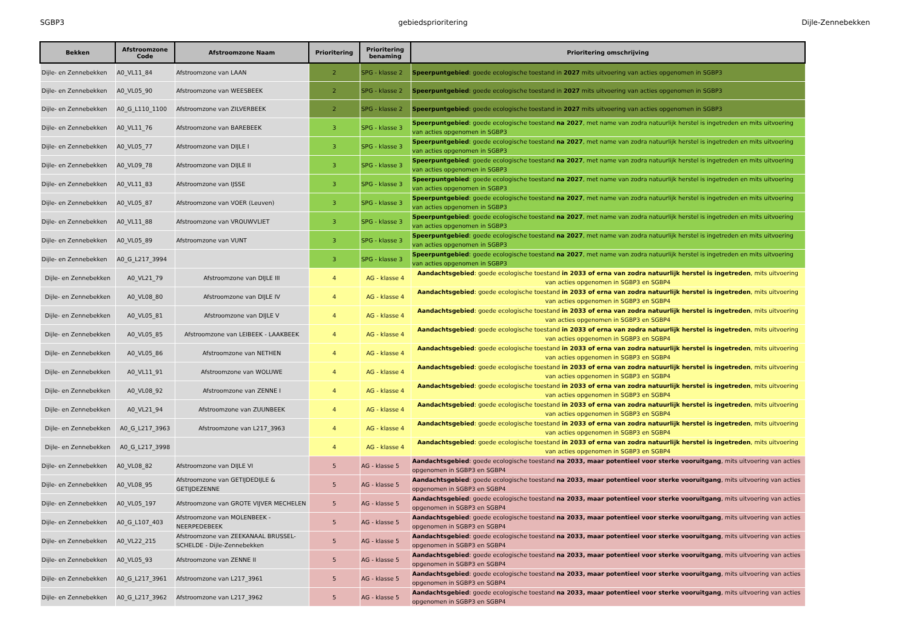SGBP3 gebiedsprioritering Dijle-Zennebekken
| Bekken | Afstroomzone Code | Afstroomzone Naam | Prioritering | Prioritering benaming | Prioritering omschrijving |
| --- | --- | --- | --- | --- | --- |
| Dijle- en Zennebekken | A0_VL11_84 | Afstroomzone van LAAN | 2 | SPG - klasse 2 | Speerpuntgebied : goede ecologische toestand in 2027 mits uitvoering van acties opgenomen in SGBP3 |
| Dijle- en Zennebekken | A0_VL05_90 | Afstroomzone van WEESBEEK | 2 | SPG - klasse 2 | Speerpuntgebied : goede ecologische toestand in 2027 mits uitvoering van acties opgenomen in SGBP3 |
| Dijle- en Zennebekken | A0_G_L110_1100 | Afstroomzone van ZILVERBEEK | 2 | SPG - klasse 2 | Speerpuntgebied : goede ecologische toestand in 2027 mits uitvoering van acties opgenomen in SGBP3 |
| Dijle- en Zennebekken | A0_VL11_76 | Afstroomzone van BAREBEEK | 3 | SPG - klasse 3 | Speerpuntgebied : goede ecologische toestand na 2027 , met name van zodra natuurlijk herstel is ingetreden en mits uitvoering van acties opgenomen in SGBP3 |
| Dijle- en Zennebekken | A0_VL05_77 | Afstroomzone van DIJLE I | 3 | SPG - klasse 3 | Speerpuntgebied : goede ecologische toestand na 2027 , met name van zodra natuurlijk herstel is ingetreden en mits uitvoering van acties opgenomen in SGBP3 |
| Dijle- en Zennebekken | A0_VL09_78 | Afstroomzone van DIJLE II | 3 | SPG - klasse 3 | Speerpuntgebied : goede ecologische toestand na 2027 , met name van zodra natuurlijk herstel is ingetreden en mits uitvoering van acties opgenomen in SGBP3 |
| Dijle- en Zennebekken | A0_VL11_83 | Afstroomzone van IJSSE | 3 | SPG - klasse 3 | Speerpuntgebied : goede ecologische toestand na 2027 , met name van zodra natuurlijk herstel is ingetreden en mits uitvoering van acties opgenomen in SGBP3 |
| Dijle- en Zennebekken | A0_VL05_87 | Afstroomzone van VOER (Leuven) | 3 | SPG - klasse 3 | Speerpuntgebied : goede ecologische toestand na 2027 , met name van zodra natuurlijk herstel is ingetreden en mits uitvoering van acties opgenomen in SGBP3 |
| Dijle- en Zennebekken | A0_VL11_88 | Afstroomzone van VROUWVLIET | 3 | SPG - klasse 3 | Speerpuntgebied : goede ecologische toestand na 2027 , met name van zodra natuurlijk herstel is ingetreden en mits uitvoering van acties opgenomen in SGBP3 |
| Dijle- en Zennebekken | A0_VL05_89 | Afstroomzone van VUNT | 3 | SPG - klasse 3 | Speerpuntgebied : goede ecologische toestand na 2027 , met name van zodra natuurlijk herstel is ingetreden en mits uitvoering van acties opgenomen in SGBP3 |
| Dijle- en Zennebekken | A0_G_L217_3994 | | 3 | SPG - klasse 3 | Speerpuntgebied : goede ecologische toestand na 2027 , met name van zodra natuurlijk herstel is ingetreden en mits uitvoering van acties opgenomen in SGBP3 |
| Dijle- en Zennebekken | A0_VL21_79 | Afstroomzone van DIJLE III | 4 | AG - klasse 4 | Aandachtsgebied : goede ecologische toestand in 2033 of erna van zodra natuurlijk herstel is ingetreden , mits uitvoering van acties opgenomen in SGBP3 en SGBP4 |
| Dijle- en Zennebekken | A0_VL08_80 | Afstroomzone van DIJLE IV | 4 | AG - klasse 4 | Aandachtsgebied : goede ecologische toestand in 2033 of erna van zodra natuurlijk herstel is ingetreden , mits uitvoering van acties opgenomen in SGBP3 en SGBP4 |
| Dijle- en Zennebekken | A0_VL05_81 | Afstroomzone van DIJLE V | 4 | AG - klasse 4 | Aandachtsgebied : goede ecologische toestand in 2033 of erna van zodra natuurlijk herstel is ingetreden , mits uitvoering van acties opgenomen in SGBP3 en SGBP4 |
| Dijle- en Zennebekken | A0_VL05_85 | Afstroomzone van LEIBEEK - LAAKBEEK | 4 | AG - klasse 4 | Aandachtsgebied : goede ecologische toestand in 2033 of erna van zodra natuurlijk herstel is ingetreden , mits uitvoering van acties opgenomen in SGBP3 en SGBP4 |
| Dijle- en Zennebekken | A0_VL05_86 | Afstroomzone van NETHEN | 4 | AG - klasse 4 | Aandachtsgebied : goede ecologische toestand in 2033 of erna van zodra natuurlijk herstel is ingetreden , mits uitvoering van acties opgenomen in SGBP3 en SGBP4 |
| Dijle- en Zennebekken | A0_VL11_91 | Afstroomzone van WOLUWE | 4 | AG - klasse 4 | Aandachtsgebied : goede ecologische toestand in 2033 of erna van zodra natuurlijk herstel is ingetreden , mits uitvoering van acties opgenomen in SGBP3 en SGBP4 |
| Dijle- en Zennebekken | A0_VL08_92 | Afstroomzone van ZENNE I | 4 | AG - klasse 4 | Aandachtsgebied : goede ecologische toestand in 2033 of erna van zodra natuurlijk herstel is ingetreden , mits uitvoering van acties opgenomen in SGBP3 en SGBP4 |
| Dijle- en Zennebekken | A0_VL21_94 | Afstroomzone van ZUUNBEEK | 4 | AG - klasse 4 | Aandachtsgebied : goede ecologische toestand in 2033 of erna van zodra natuurlijk herstel is ingetreden , mits uitvoering van acties opgenomen in SGBP3 en SGBP4 |
| Dijle- en Zennebekken | A0_G_L217_3963 | Afstroomzone van L217_3963 | 4 | AG - klasse 4 | Aandachtsgebied : goede ecologische toestand in 2033 of erna van zodra natuurlijk herstel is ingetreden , mits uitvoering van acties opgenomen in SGBP3 en SGBP4 |
| Dijle- en Zennebekken | A0_G_L217_3998 | | 4 | AG - klasse 4 | Aandachtsgebied : goede ecologische toestand in 2033 of erna van zodra natuurlijk herstel is ingetreden , mits uitvoering van acties opgenomen in SGBP3 en SGBP4 |
| Dijle- en Zennebekken | A0_VL08_82 | Afstroomzone van DIJLE VI | 5 | AG - klasse 5 | Aandachtsgebied : goede ecologische toestand na 2033, maar potentieel voor sterke vooruitgang , mits uitvoering van acties opgenomen in SGBP3 en SGBP4 |
| Dijle- en Zennebekken | A0_VL08_95 | Afstroomzone van GETIJDEDIJLE & GETIJDEZENNE | 5 | AG - klasse 5 | Aandachtsgebied : goede ecologische toestand na 2033, maar potentieel voor sterke vooruitgang , mits uitvoering van acties opgenomen in SGBP3 en SGBP4 |
| Dijle- en Zennebekken | A0_VL05_197 | Afstroomzone van GROTE VIJVER MECHELEN | 5 | AG - klasse 5 | Aandachtsgebied : goede ecologische toestand na 2033, maar potentieel voor sterke vooruitgang , mits uitvoering van acties opgenomen in SGBP3 en SGBP4 |
| Dijle- en Zennebekken | A0_G_L107_403 | Afstroomzone van MOLENBEEK - NEERPEDEBEEK | 5 | AG - klasse 5 | Aandachtsgebied : goede ecologische toestand na 2033, maar potentieel voor sterke vooruitgang , mits uitvoering van acties opgenomen in SGBP3 en SGBP4 |
| Dijle- en Zennebekken | A0_VL22_215 | Afstroomzone van ZEEKANAAL BRUSSEL-SCHELDE - Dijle-Zennebekken | 5 | AG - klasse 5 | Aandachtsgebied : goede ecologische toestand na 2033, maar potentieel voor sterke vooruitgang , mits uitvoering van acties opgenomen in SGBP3 en SGBP4 |
| Dijle- en Zennebekken | A0_VL05_93 | Afstroomzone van ZENNE II | 5 | AG - klasse 5 | Aandachtsgebied : goede ecologische toestand na 2033, maar potentieel voor sterke vooruitgang , mits uitvoering van acties opgenomen in SGBP3 en SGBP4 |
| Dijle- en Zennebekken | A0_G_L217_3961 | Afstroomzone van L217_3961 | 5 | AG - klasse 5 | Aandachtsgebied : goede ecologische toestand na 2033, maar potentieel voor sterke vooruitgang , mits uitvoering van acties opgenomen in SGBP3 en SGBP4 |
| Dijle- en Zennebekken | A0_G_L217_3962 | Afstroomzone van L217_3962 | 5 | AG - klasse 5 | Aandachtsgebied : goede ecologische toestand na 2033, maar potentieel voor sterke vooruitgang , mits uitvoering van acties opgenomen in SGBP3 en SGBP4 |